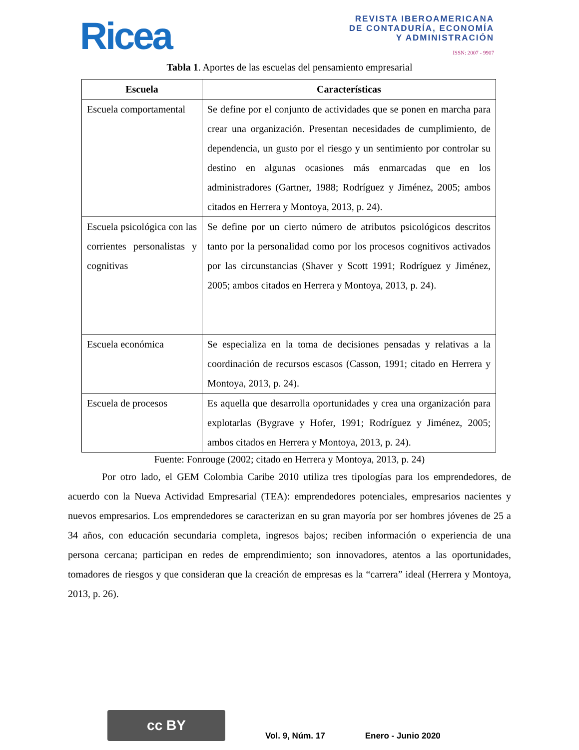Ricea
REVISTA IBEROAMERICANA
DE CONTADURÍA, ECONOMÍA
Y ADMINISTRACIÓN
ISSN: 2007 - 9907
Tabla 1. Aportes de las escuelas del pensamiento empresarial
| Escuela | Características |
| --- | --- |
| Escuela comportamental | Se define por el conjunto de actividades que se ponen en marcha para crear una organización. Presentan necesidades de cumplimiento, de dependencia, un gusto por el riesgo y un sentimiento por controlar su destino en algunas ocasiones más enmarcadas que en los administradores (Gartner, 1988; Rodríguez y Jiménez, 2005; ambos citados en Herrera y Montoya, 2013, p. 24). |
| Escuela psicológica con las corrientes personalistas y cognitivas | Se define por un cierto número de atributos psicológicos descritos tanto por la personalidad como por los procesos cognitivos activados por las circunstancias (Shaver y Scott 1991; Rodríguez y Jiménez, 2005; ambos citados en Herrera y Montoya, 2013, p. 24). |
| Escuela económica | Se especializa en la toma de decisiones pensadas y relativas a la coordinación de recursos escasos (Casson, 1991; citado en Herrera y Montoya, 2013, p. 24). |
| Escuela de procesos | Es aquella que desarrolla oportunidades y crea una organización para explotarlas (Bygrave y Hofer, 1991; Rodríguez y Jiménez, 2005; ambos citados en Herrera y Montoya, 2013, p. 24). |
Fuente: Fonrouge (2002; citado en Herrera y Montoya, 2013, p. 24)
Por otro lado, el GEM Colombia Caribe 2010 utiliza tres tipologías para los emprendedores, de acuerdo con la Nueva Actividad Empresarial (TEA): emprendedores potenciales, empresarios nacientes y nuevos empresarios. Los emprendedores se caracterizan en su gran mayoría por ser hombres jóvenes de 25 a 34 años, con educación secundaria completa, ingresos bajos; reciben información o experiencia de una persona cercana; participan en redes de emprendimiento; son innovadores, atentos a las oportunidades, tomadores de riesgos y que consideran que la creación de empresas es la “carrera” ideal (Herrera y Montoya, 2013, p. 26).
cc BY
Vol. 9, Núm. 17
Enero - Junio 2020